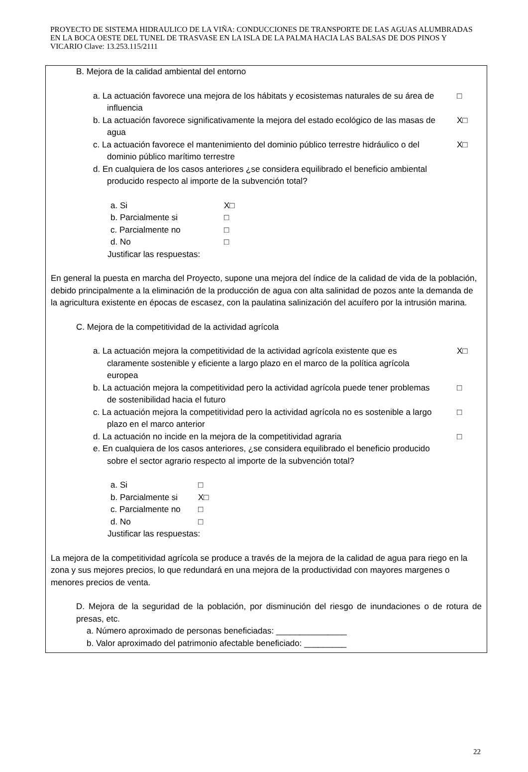PROYECTO DE SISTEMA HIDRAULICO DE LA VIÑA: CONDUCCIONES DE TRANSPORTE DE LAS AGUAS ALUMBRADAS EN LA BOCA OESTE DEL TUNEL DE TRASVASE EN LA ISLA DE LA PALMA HACIA LAS BALSAS DE DOS PINOS Y VICARIO Clave: 13.253.115/2111
B. Mejora de la calidad ambiental del entorno
a. La actuación favorece una mejora de los hábitats y ecosistemas naturales de su área de
influencia
□
b. La actuación favorece significativamente la mejora del estado ecológico de las masas de
agua
X□
c. La actuación favorece el mantenimiento del dominio público terrestre hidráulico o del
dominio público marítimo terrestre
X□
d. En cualquiera de los casos anteriores ¿se considera equilibrado el beneficio ambiental
producido respecto al importe de la subvención total?
a. Si X□
b. Parcialmente si □
c. Parcialmente no □
d. No □
Justificar las respuestas:
En general la puesta en marcha del Proyecto, supone una mejora del índice de la calidad de vida de la población, debido principalmente a la eliminación de la producción de agua con alta salinidad de pozos ante la demanda de la agricultura existente en épocas de escasez, con la paulatina salinización del acuífero por la intrusión marina.
C. Mejora de la competitividad de la actividad agrícola
a. La actuación mejora la competitividad de la actividad agrícola existente que es
claramente sostenible y eficiente a largo plazo en el marco de la política agrícola
europea
X□
b. La actuación mejora la competitividad pero la actividad agrícola puede tener problemas
de sostenibilidad hacia el futuro
□
c. La actuación mejora la competitividad pero la actividad agrícola no es sostenible a largo
plazo en el marco anterior
□
d. La actuación no incide en la mejora de la competitividad agraria
□
e. En cualquiera de los casos anteriores, ¿se considera equilibrado el beneficio producido
sobre el sector agrario respecto al importe de la subvención total?
a. Si □
b. Parcialmente si X□
c. Parcialmente no □
d. No □
Justificar las respuestas:
La mejora de la competitividad agrícola se produce a través de la mejora de la calidad de agua para riego en la zona y sus mejores precios, lo que redundará en una mejora de la productividad con mayores margenes o menores precios de venta.
D. Mejora de la seguridad de la población, por disminución del riesgo de inundaciones o de rotura de presas, etc.
a. Número aproximado de personas beneficiadas: _______________
b. Valor aproximado del patrimonio afectable beneficiado: _________
22